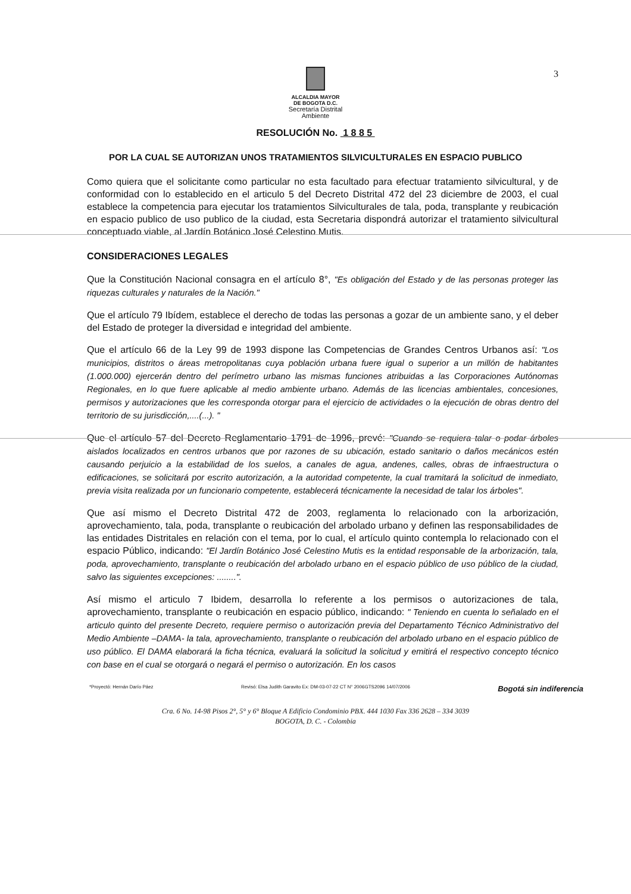3
ALCALDIA MAYOR
DE BOGOTA D.C.
Secretaría Distrital
Ambiente
RESOLUCIÓN No. 1 8 8 5
POR LA CUAL SE AUTORIZAN UNOS TRATAMIENTOS SILVICULTURALES EN ESPACIO PUBLICO
Como quiera que el solicitante como particular no esta facultado para efectuar tratamiento silvicultural, y de conformidad con lo establecido en el articulo 5 del Decreto Distrital 472 del 23 diciembre de 2003, el cual establece la competencia para ejecutar los tratamientos Silviculturales de tala, poda, transplante y reubicación en espacio publico de uso publico de la ciudad, esta Secretaria dispondrá autorizar el tratamiento silvicultural conceptuado viable, al Jardín Botánico José Celestino Mutis.
CONSIDERACIONES LEGALES
Que la Constitución Nacional consagra en el artículo 8°, "Es obligación del Estado y de las personas proteger las riquezas culturales y naturales de la Nación."
Que el artículo 79 Ibídem, establece el derecho de todas las personas a gozar de un ambiente sano, y el deber del Estado de proteger la diversidad e integridad del ambiente.
Que el artículo 66 de la Ley 99 de 1993 dispone las Competencias de Grandes Centros Urbanos así: "Los municipios, distritos o áreas metropolitanas cuya población urbana fuere igual o superior a un millón de habitantes (1.000.000) ejercerán dentro del perímetro urbano las mismas funciones atribuidas a las Corporaciones Autónomas Regionales, en lo que fuere aplicable al medio ambiente urbano. Además de las licencias ambientales, concesiones, permisos y autorizaciones que les corresponda otorgar para el ejercicio de actividades o la ejecución de obras dentro del territorio de su jurisdicción,....(...). "
Que el artículo 57 del Decreto Reglamentario 1791 de 1996, prevé: "Cuando se requiera talar o podar árboles aislados localizados en centros urbanos que por razones de su ubicación, estado sanitario o daños mecánicos estén causando perjuicio a la estabilidad de los suelos, a canales de agua, andenes, calles, obras de infraestructura o edificaciones, se solicitará por escrito autorización, a la autoridad competente, la cual tramitará la solicitud de inmediato, previa visita realizada por un funcionario competente, establecerá técnicamente la necesidad de talar los árboles".
Que así mismo el Decreto Distrital 472 de 2003, reglamenta lo relacionado con la arborización, aprovechamiento, tala, poda, transplante o reubicación del arbolado urbano y definen las responsabilidades de las entidades Distritales en relación con el tema, por lo cual, el artículo quinto contempla lo relacionado con el espacio Público, indicando: "El Jardín Botánico José Celestino Mutis es la entidad responsable de la arborización, tala, poda, aprovechamiento, transplante o reubicación del arbolado urbano en el espacio público de uso público de la ciudad, salvo las siguientes excepciones: ........".
Así mismo el articulo 7 Ibidem, desarrolla lo referente a los permisos o autorizaciones de tala, aprovechamiento, transplante o reubicación en espacio público, indicando: " Teniendo en cuenta lo señalado en el articulo quinto del presente Decreto, requiere permiso o autorización previa del Departamento Técnico Administrativo del Medio Ambiente –DAMA- la tala, aprovechamiento, transplante o reubicación del arbolado urbano en el espacio público de uso público. El DAMA elaborará la ficha técnica, evaluará la solicitud la solicitud y emitirá el respectivo concepto técnico con base en el cual se otorgará o negará el permiso o autorización. En los casos
*Proyectó: Hernán Darío Páez Revisó: Elsa Judith Garavito Ex: DM-03-07-22 CT N° 2006GTS2096 14/07/2006 Bogotá sin indiferencia
Cra. 6 No. 14-98 Pisos 2°, 5° y 6° Bloque A Edificio Condominio PBX. 444 1030 Fax 336 2628 – 334 3039
BOGOTA, D. C. - Colombia